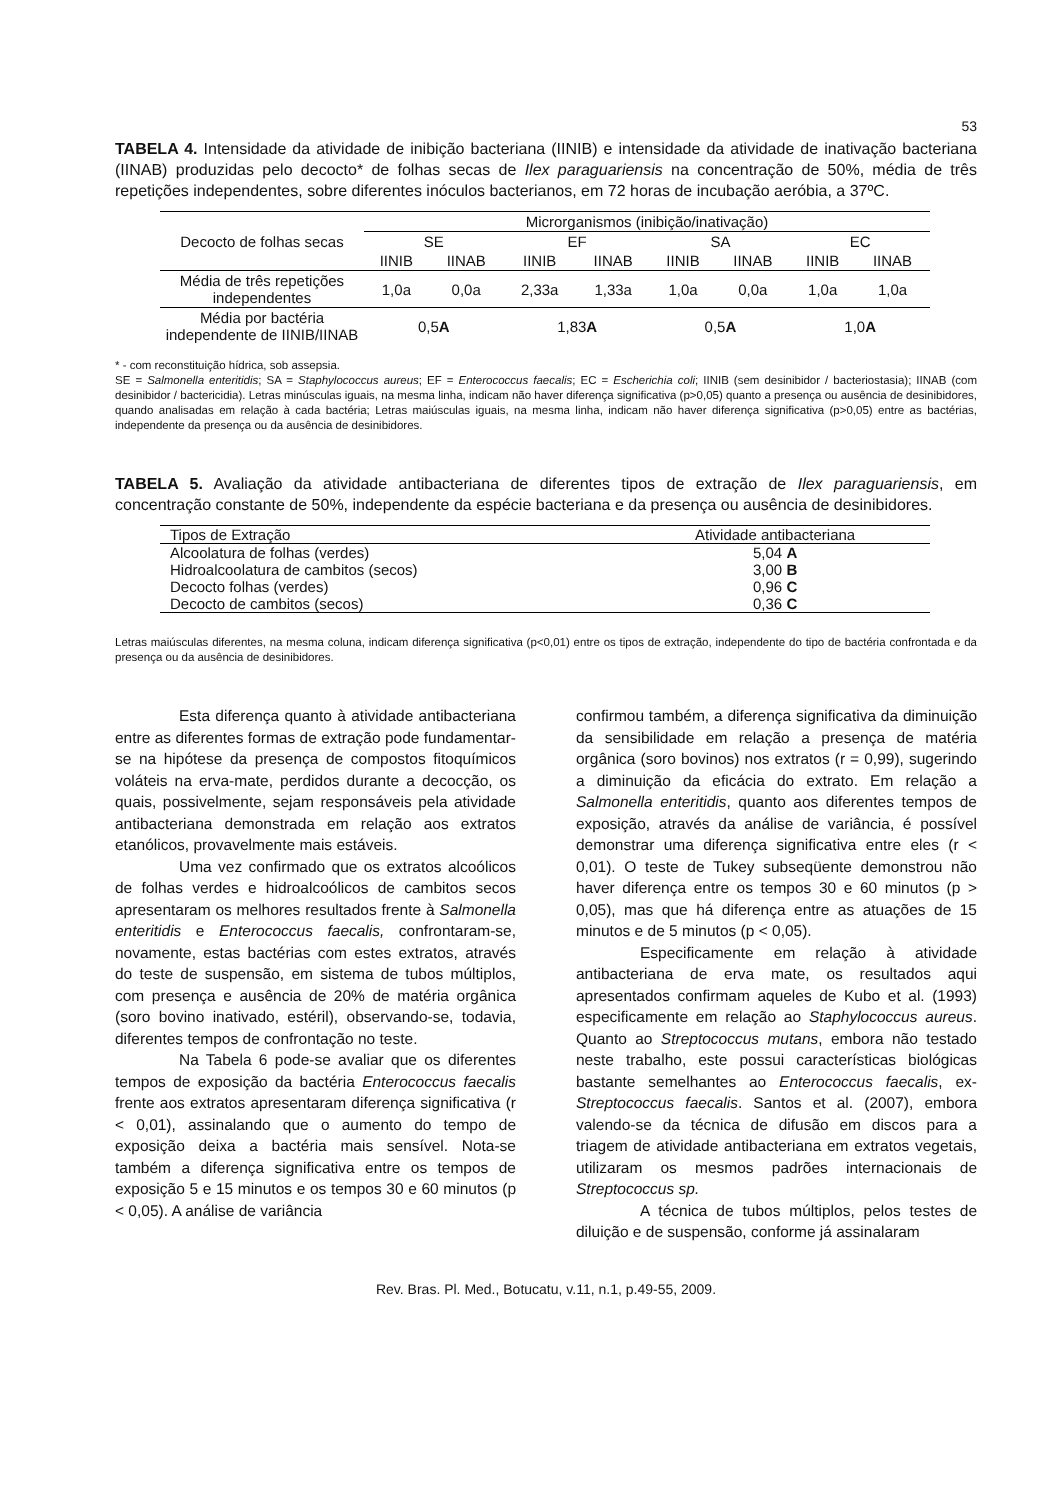53
TABELA 4. Intensidade da atividade de inibição bacteriana (IINIB) e intensidade da atividade de inativação bacteriana (IINAB) produzidas pelo decocto* de folhas secas de Ilex paraguariensis na concentração de 50%, média de três repetições independentes, sobre diferentes inóculos bacterianos, em 72 horas de incubação aeróbia, a 37ºC.
| Decocto de folhas secas | Microrganismos (inibição/inativação) | | | | | | | |
| --- | --- | --- | --- | --- | --- | --- | --- | --- |
| | SE | | EF | | SA | | EC | |
| | IINIB | IINAB | IINIB | IINAB | IINIB | IINAB | IINIB | IINAB |
| Média de três repetições independentes | 1,0a | 0,0a | 2,33a | 1,33a | 1,0a | 0,0a | 1,0a | 1,0a |
| Média por bactéria independente de IINIB/IINAB | 0,5 A | | 1,83 A | | 0,5 A | | 1,0 A | |
* - com reconstituição hídrica, sob assepsia.
SE = Salmonella enteritidis; SA = Staphylococcus aureus; EF = Enterococcus faecalis; EC = Escherichia coli; IINIB (sem desinibidor / bacteriostasia); IINAB (com desinibidor / bactericidia). Letras minúsculas iguais, na mesma linha, indicam não haver diferença significativa (p>0,05) quanto a presença ou ausência de desinibidores, quando analisadas em relação à cada bactéria; Letras maiúsculas iguais, na mesma linha, indicam não haver diferença significativa (p>0,05) entre as bactérias, independente da presença ou da ausência de desinibidores.
TABELA 5. Avaliação da atividade antibacteriana de diferentes tipos de extração de Ilex paraguariensis, em concentração constante de 50%, independente da espécie bacteriana e da presença ou ausência de desinibidores.
| Tipos de Extração | Atividade antibacteriana |
| --- | --- |
| Alcoolatura de folhas (verdes) | 5,04 A |
| Hidroalcoolatura de cambitos (secos) | 3,00 B |
| Decocto folhas (verdes) | 0,96 C |
| Decocto de cambitos (secos) | 0,36 C |
Letras maiúsculas diferentes, na mesma coluna, indicam diferença significativa (p<0,01) entre os tipos de extração, independente do tipo de bactéria confrontada e da presença ou da ausência de desinibidores.
Esta diferença quanto à atividade antibacteriana entre as diferentes formas de extração pode fundamentar-se na hipótese da presença de compostos fitoquímicos voláteis na erva-mate, perdidos durante a decocção, os quais, possivelmente, sejam responsáveis pela atividade antibacteriana demonstrada em relação aos extratos etanólicos, provavelmente mais estáveis.
Uma vez confirmado que os extratos alcoólicos de folhas verdes e hidroalcoólicos de cambitos secos apresentaram os melhores resultados frente à Salmonella enteritidis e Enterococcus faecalis, confrontaram-se, novamente, estas bactérias com estes extratos, através do teste de suspensão, em sistema de tubos múltiplos, com presença e ausência de 20% de matéria orgânica (soro bovino inativado, estéril), observando-se, todavia, diferentes tempos de confrontação no teste.
Na Tabela 6 pode-se avaliar que os diferentes tempos de exposição da bactéria Enterococcus faecalis frente aos extratos apresentaram diferença significativa (r < 0,01), assinalando que o aumento do tempo de exposição deixa a bactéria mais sensível. Nota-se também a diferença significativa entre os tempos de exposição 5 e 15 minutos e os tempos 30 e 60 minutos (p < 0,05). A análise de variância
confirmou também, a diferença significativa da diminuição da sensibilidade em relação a presença de matéria orgânica (soro bovinos) nos extratos (r = 0,99), sugerindo a diminuição da eficácia do extrato. Em relação a Salmonella enteritidis, quanto aos diferentes tempos de exposição, através da análise de variância, é possível demonstrar uma diferença significativa entre eles (r < 0,01). O teste de Tukey subseqüente demonstrou não haver diferença entre os tempos 30 e 60 minutos (p > 0,05), mas que há diferença entre as atuações de 15 minutos e de 5 minutos (p < 0,05).
Especificamente em relação à atividade antibacteriana de erva mate, os resultados aqui apresentados confirmam aqueles de Kubo et al. (1993) especificamente em relação ao Staphylococcus aureus. Quanto ao Streptococcus mutans, embora não testado neste trabalho, este possui características biológicas bastante semelhantes ao Enterococcus faecalis, ex- Streptococcus faecalis. Santos et al. (2007), embora valendo-se da técnica de difusão em discos para a triagem de atividade antibacteriana em extratos vegetais, utilizaram os mesmos padrões internacionais de Streptococcus sp.
A técnica de tubos múltiplos, pelos testes de diluição e de suspensão, conforme já assinalaram
Rev. Bras. Pl. Med., Botucatu, v.11, n.1, p.49-55, 2009.